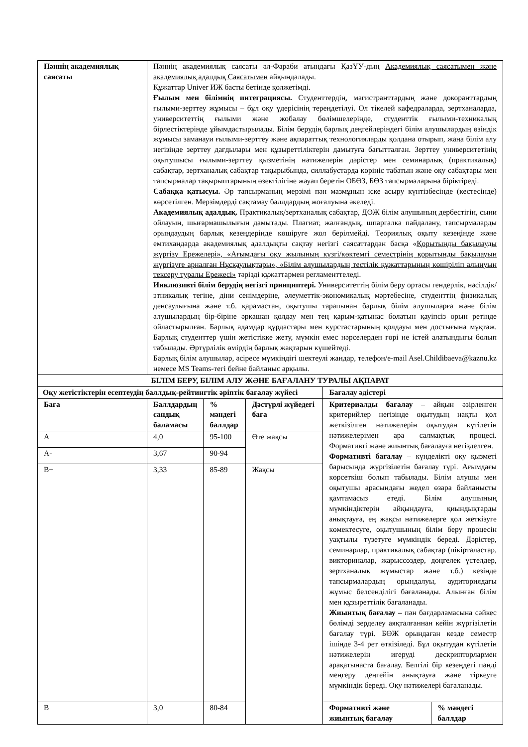| Пәннің академиялық саясаты | Пәннің академиялық саясаты әл-Фараби атындағы ҚазҰУ-дың Академиялық саясатымен және академиялық адалдық Саясатымен айқындалады. Құжаттар Univer ИЖ басты бетінде қолжетімді. Ғылым мен білімнің интеграциясы. Студенттердің, магистранттардың және докоранттардың ғылыми-зерттеу жұмысы – бұл оқу үдерісінің тереңдетілуі. Ол тікелей кафедраларда, зертханаларда, университеттің ғылыми және жобалау бөлімшелерінде, студенттік ғылыми-техникалық бірлестіктерінде ұйымдастырылады. Білім берудің барлық деңгейлеріндегі білім алушылардың өзіндік жұмысы заманауи ғылыми-зерттеу және ақпараттық технологияларды қолдана отырып, жаңа білім алу негізінде зерттеу дағдылары мен құзыреттіліктерін дамытуға бағытталған. Зерттеу университетінің оқытушысы ғылыми-зерттеу қызметінің нәтижелерін дәрістер мен семинарлық (практикалық) сабақтар, зертханалық сабақтар тақырыбында, силлабустарда көрініс табатын және оқу сабақтары мен тапсырмалар тақырыптарының өзектілігіне жауап беретін ОБӨЗ, БӨЗ тапсырмаларына біріктіреді. Сабаққа қатысуы. Әр тапсырманың мерзімі пән мазмұнын іске асыру күнтізбесінде (кестесінде) көрсетілген. Мерзімдерді сақтамау баллдардың жоғалуына әкеледі. Академиялық адалдық. Практикалық/зертханалық сабақтар, ДӨЖ білім алушының дербестігін, сыни ойлауын, шығармашылығын дамытады. Плагиат, жалғандық, шпаргалка пайдалану, тапсырмаларды орындаудың барлық кезеңдерінде көшіруге жол берілмейді. Теориялық оқыту кезеңінде және емтихандарда академиялық адалдықты сақтау негізгі саясаттардан басқа « Қорытынды бақылауды жүргізу Ережелері», «Ағымдағы оқу жылының күзгі/көктемгі семестрінің қорытынды бақылауын жүргізуге арналған Нұсқаулықтары», «Білім алушылардың тестілік құжаттарының көшіріліп алынуын тексеру туралы Ережесі» тәрізді құжаттармен регламенттеледі. Инклюзивті білім берудің негізгі принциптері. Университеттің білім беру ортасы гендерлік, нәсілдік/этникалық тегіне, діни сенімдеріне, әлеуметтік-экономикалық мәртебесіне, студенттің физикалық денсаулығына және т.б. қарамастан, оқытушы тарапынан барлық білім алушыларға және білім алушылардың бір-біріне әрқашан қолдау мен тең қарым-қатынас болатын қауіпсіз орын ретінде ойластырылған. Барлық адамдар құрдастары мен курстастарының қолдауы мен достығына мұқтаж. Барлық студенттер үшін жетістікке жету, мүмкін емес нәрселерден гөрі не істей алатындығы болып табылады. Әртүрлілік өмірдің барлық жақтарын күшейтеді. Барлық білім алушылар, әсіресе мүмкіндігі шектеулі жандар, телефон/e-mail Asel.Childibaeva@kaznu.kz немесе MS Teams-тегі бейне байланыс арқылы. | | | | |
| БІЛІМ БЕРУ, БІЛІМ АЛУ ЖӘНЕ БАҒАЛАНУ ТУРАЛЫ АҚПАРАТ | | | | | |
| Оқу жетістіктерін есептеудің баллдық-рейтингтік әріптік бағалау жүйесі | | | | Бағалау әдістері | |
| Баға | Баллдардың сандық баламасы | % мәндегі баллдар | Дәстүрлі жүйедегі баға | Критериалды бағалау – айқын әзірленген критерийлер негізінде оқытудың нақты қол жеткізілген нәтижелерін оқытудан күтілетін нәтижелерімен ара салмақтық процесі. Формативті және жиынтық бағалауға негізделген. Формативті бағалау – күнделікті оқу қызметі барысында жүргізілетін бағалау түрі. Ағымдағы көрсеткіш болып табылады. Білім алушы мен оқытушы арасындағы жедел өзара байланысты қамтамасыз етеді. Білім алушының мүмкіндіктерін айқындауға, қиындықтарды анықтауға, ең жақсы нәтижелерге қол жеткізуге көмектесуге, оқытушының білім беру процесін уақтылы түзетуге мүмкіндік береді. Дәрістер, семинарлар, практикалық сабақтар (пікірталастар, викториналар, жарыссөздер, дөңгелек үстелдер, зертханалық жұмыстар және т.б.) кезінде тапсырмалардың орындалуы, аудиториядағы жұмыс белсенділігі бағаланады. Алынған білім мен құзыреттілік бағаланады. Жиынтық бағалау – пән бағдарламасына сәйкес бөлімді зерделеу аяқталғаннан кейін жүргізілетін бағалау түрі. БӨЖ орындаған кезде семестр ішінде 3-4 рет өткізіледі. Бұл оқытудан күтілетін нәтижелерін игеруді дескрипторлармен арақатынаста бағалау. Белгілі бір кезеңдегі пәнді меңгеру деңгейін анықтауға және тіркеуге мүмкіндік береді. Оқу нәтижелері бағаланады. | |
| A | 4,0 | 95-100 | Өте жақсы | | |
| A- | 3,67 | 90-94 | | | |
| B+ | 3,33 | 85-89 | Жақсы | | |
| B | 3,0 | 80-84 | | Формативті және жиынтық бағалау | % мәндегі баллдар |